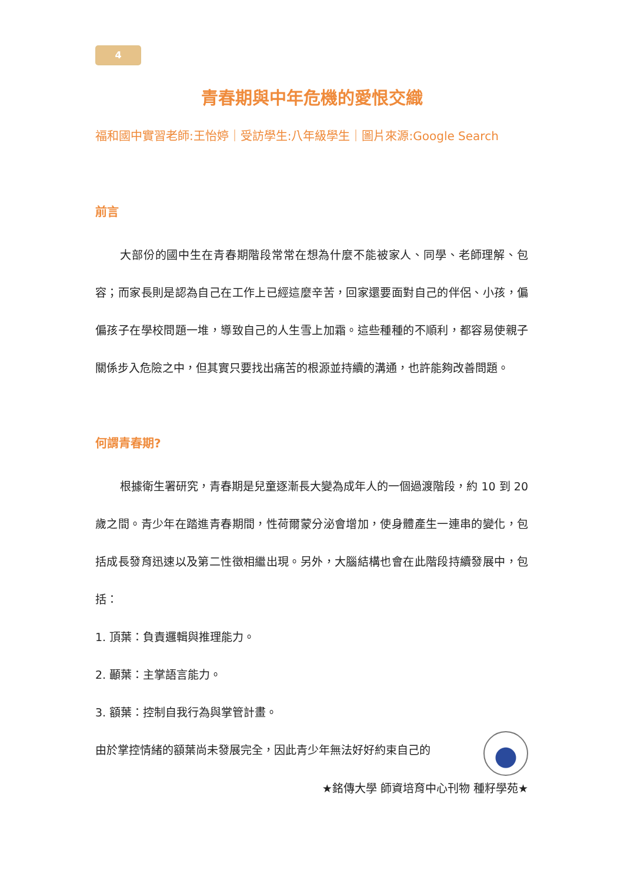4
青春期與中年危機的愛恨交織
福和國中實習老師:王怡婷｜受訪學生:八年級學生｜圖片來源:Google Search
前言
大部份的國中生在青春期階段常常在想為什麼不能被家人、同學、老師理解、包容；而家長則是認為自己在工作上已經這麼辛苦，回家還要面對自己的伴侶、小孩，偏偏孩子在學校問題一堆，導致自己的人生雪上加霜。這些種種的不順利，都容易使親子關係步入危險之中，但其實只要找出痛苦的根源並持續的溝通，也許能夠改善問題。
何謂青春期?
根據衛生署研究，青春期是兒童逐漸長大變為成年人的一個過渡階段，約 10 到 20 歲之間。青少年在踏進青春期間，性荷爾蒙分泌會增加，使身體產生一連串的變化，包括成長發育迅速以及第二性徵相繼出現。另外，大腦結構也會在此階段持續發展中，包括：
1. 頂葉：負責邏輯與推理能力。
2. 顳葉：主掌語言能力。
3. 額葉：控制自我行為與掌管計畫。
由於掌控情緒的額葉尚未發展完全，因此青少年無法好好約束自己的
★銘傳大學 師資培育中心刊物 種籽學苑★